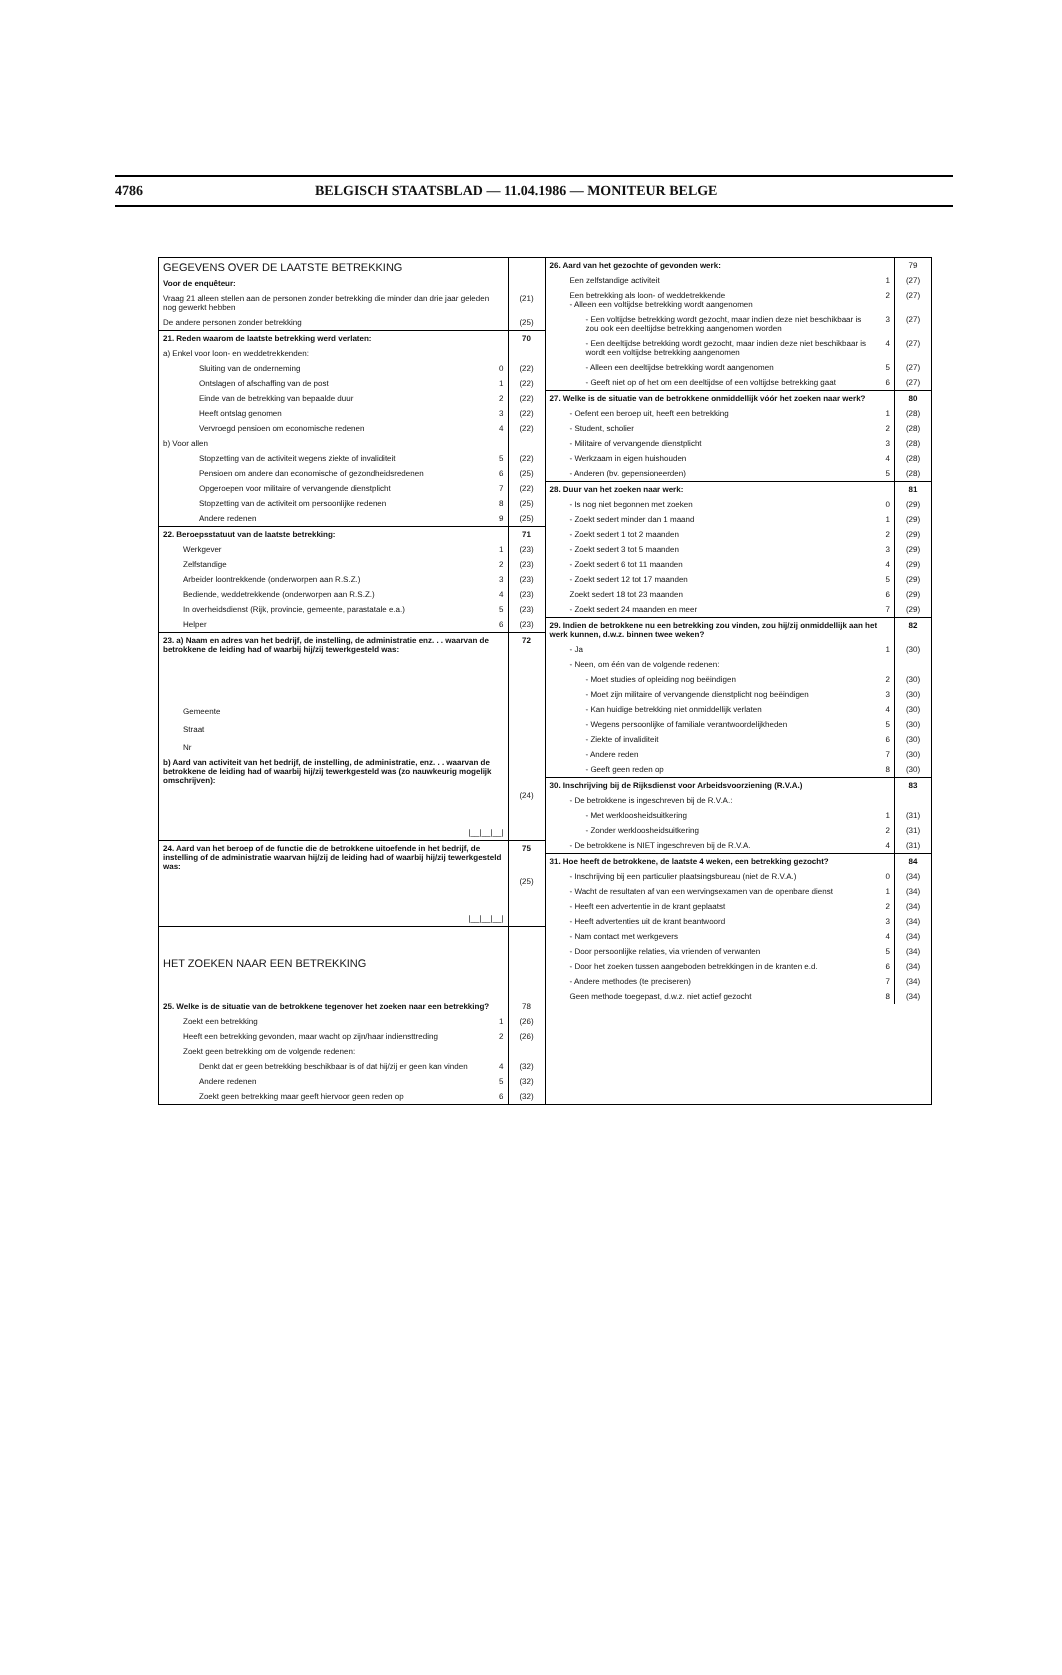4786 BELGISCH STAATSBLAD — 11.04.1986 — MONITEUR BELGE
| GEGEVENS OVER DE LAATSTE BETREKKING | | |
| Voor de enquêteur: | | |
| Vraag 21 alleen stellen aan de personen zonder betrekking die minder dan drie jaar geleden nog gewerkt hebben | | (21) |
| De andere personen zonder betrekking | | (25) |
| 21. Reden waarom de laatste betrekking werd verlaten: | | 70 |
| a) Enkel voor loon- en weddetrekkenden: | | |
| Sluiting van de onderneming | 0 | (22) |
| Ontslagen of afschaffing van de post | 1 | (22) |
| Einde van de betrekking van bepaalde duur | 2 | (22) |
| Heeft ontslag genomen | 3 | (22) |
| Vervroegd pensioen om economische redenen | 4 | (22) |
| b) Voor allen | | |
| Stopzetting van de activiteit wegens ziekte of invaliditeit | 5 | (22) |
| Pensioen om andere dan economische of gezondheidsredenen | 6 | (25) |
| Opgeroepen voor militaire of vervangende dienstplicht | 7 | (22) |
| Stopzetting van de activiteit om persoonlijke redenen | 8 | (25) |
| Andere redenen | 9 | (25) |
| 22. Beroepsstatuut van de laatste betrekking: | | 71 |
| Werkgever | 1 | (23) |
| Zelfstandige | 2 | (23) |
| Arbeider loontrekkende (onderworpen aan R.S.Z.) | 3 | (23) |
| Bediende, weddetrekkende (onderworpen aan R.S.Z.) | 4 | (23) |
| In overheidsdienst (Rijk, provincie, gemeente, parastatale e.a.) | 5 | (23) |
| Helper | 6 | (23) |
| 23. a) Naam en adres van het bedrijf, de instelling, de administratie enz. . . waarvan de betrokkene de leiding had of waarbij hij/zij tewerkgesteld was: | | 72 |
| Gemeente Straat Nr | | |
| b) Aard van activiteit van het bedrijf, de instelling, de administratie, enz. . . waarvan de betrokkene de leiding had of waarbij hij/zij tewerkgesteld was (zo nauwkeurig mogelijk omschrijven): | | |
| /__/__/__/ | | (24) |
| 24. Aard van het beroep of de functie die de betrokkene uitoefende in het bedrijf, de instelling of de administratie waarvan hij/zij de leiding had of waarbij hij/zij tewerkgesteld was: | | 75 |
| /__/__/__/ | | (25) |
| HET ZOEKEN NAAR EEN BETREKKING | | |
| 25. Welke is de situatie van de betrokkene tegenover het zoeken naar een betrekking? | | 78 |
| Zoekt een betrekking | 1 | (26) |
| Heeft een betrekking gevonden, maar wacht op zijn/haar indiensttreding | 2 | (26) |
| Zoekt geen betrekking om de volgende redenen: | | |
| Denkt dat er geen betrekking beschikbaar is of dat hij/zij er geen kan vinden | 4 | (32) |
| Andere redenen | 5 | (32) |
| Zoekt geen betrekking maar geeft hiervoor geen reden op | 6 | (32) |
| 26. Aard van het gezochte of gevonden werk: | | 79 |
| Een zelfstandige activiteit | 1 | (27) |
| Een betrekking als loon- of weddetrekkende - Alleen een voltijdse betrekking wordt aangenomen | 2 | (27) |
| - Een voltijdse betrekking wordt gezocht, maar indien deze niet beschikbaar is zou ook een deeltijdse betrekking aangenomen worden | 3 | (27) |
| - Een deeltijdse betrekking wordt gezocht, maar indien deze niet beschikbaar is wordt een voltijdse betrekking aangenomen | 4 | (27) |
| - Alleen een deeltijdse betrekking wordt aangenomen | 5 | (27) |
| - Geeft niet op of het om een deeltijdse of een voltijdse betrekking gaat | 6 | (27) |
| 27. Welke is de situatie van de betrokkene onmiddellijk vóór het zoeken naar werk? | | 80 |
| - Oefent een beroep uit, heeft een betrekking | 1 | (28) |
| - Student, scholier | 2 | (28) |
| - Militaire of vervangende dienstplicht | 3 | (28) |
| - Werkzaam in eigen huishouden | 4 | (28) |
| - Anderen (bv. gepensioneerden) | 5 | (28) |
| 28. Duur van het zoeken naar werk: | | 81 |
| - Is nog niet begonnen met zoeken | 0 | (29) |
| - Zoekt sedert minder dan 1 maand | 1 | (29) |
| - Zoekt sedert 1 tot 2 maanden | 2 | (29) |
| - Zoekt sedert 3 tot 5 maanden | 3 | (29) |
| - Zoekt sedert 6 tot 11 maanden | 4 | (29) |
| - Zoekt sedert 12 tot 17 maanden | 5 | (29) |
| Zoekt sedert 18 tot 23 maanden | 6 | (29) |
| - Zoekt sedert 24 maanden en meer | 7 | (29) |
| 29. Indien de betrokkene nu een betrekking zou vinden, zou hij/zij onmiddellijk aan het werk kunnen, d.w.z. binnen twee weken? | | 82 |
| - Ja | 1 | (30) |
| - Neen, om één van de volgende redenen: | | |
| - Moet studies of opleiding nog beëindigen | 2 | (30) |
| - Moet zijn militaire of vervangende dienstplicht nog beëindigen | 3 | (30) |
| - Kan huidige betrekking niet onmiddellijk verlaten | 4 | (30) |
| - Wegens persoonlijke of familiale verantwoordelijkheden | 5 | (30) |
| - Ziekte of invaliditeit | 6 | (30) |
| - Andere reden | 7 | (30) |
| - Geeft geen reden op | 8 | (30) |
| 30. Inschrijving bij de Rijksdienst voor Arbeidsvoorziening (R.V.A.) | | 83 |
| - De betrokkene is ingeschreven bij de R.V.A.: | | |
| - Met werkloosheidsuitkering | 1 | (31) |
| - Zonder werkloosheidsuitkering | 2 | (31) |
| - De betrokkene is NIET ingeschreven bij de R.V.A. | 4 | (31) |
| 31. Hoe heeft de betrokkene, de laatste 4 weken, een betrekking gezocht? | | 84 |
| - Inschrijving bij een particulier plaatsingsbureau (niet de R.V.A.) | 0 | (34) |
| - Wacht de resultaten af van een wervingsexamen van de openbare dienst | 1 | (34) |
| - Heeft een advertentie in de krant geplaatst | 2 | (34) |
| - Heeft advertenties uit de krant beantwoord | 3 | (34) |
| - Nam contact met werkgevers | 4 | (34) |
| - Door persoonlijke relaties, via vrienden of verwanten | 5 | (34) |
| - Door het zoeken tussen aangeboden betrekkingen in de kranten e.d. | 6 | (34) |
| - Andere methodes (te preciseren) | 7 | (34) |
| Geen methode toegepast, d.w.z. niet actief gezocht | 8 | (34) |